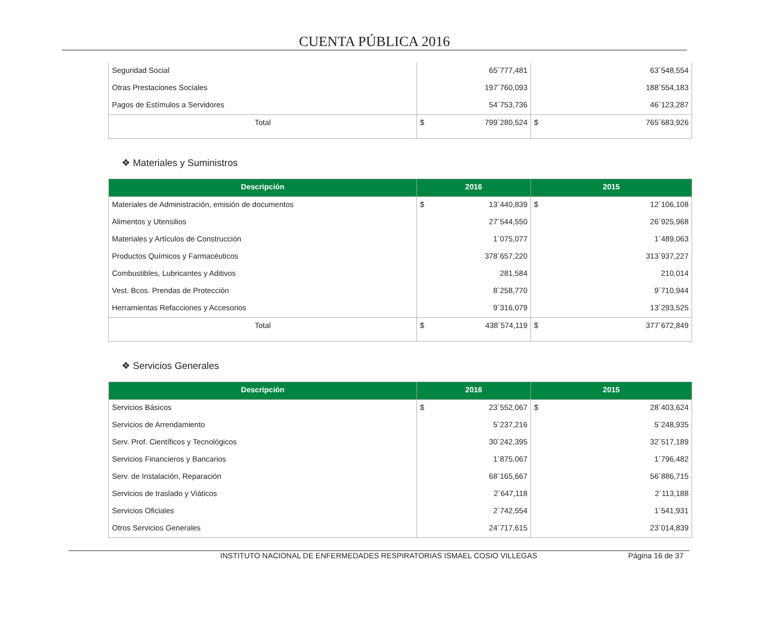CUENTA PÚBLICA 2016
| Seguridad Social | 65´777,481 | 63´548,554 |
| Otras Prestaciones Sociales | 197´760,093 | 188´554,183 |
| Pagos de Estímulos a Servidores | 54´753,736 | 46´123,287 |
| Total | $ 799´280,524 | $ 765´683,926 |
❖ Materiales y Suministros
| Descripción | 2016 | 2015 |
| --- | --- | --- |
| Materiales de Administración, emisión de documentos | $ 13´440,839 | $ 12´106,108 |
| Alimentos y Utensilios | 27´544,550 | 26´925,968 |
| Materiales y Artículos de Construcción | 1´075,077 | 1´489,063 |
| Productos Químicos y Farmacéuticos | 378´657,220 | 313´937,227 |
| Combustibles, Lubricantes y Aditivos | 281,584 | 210,014 |
| Vest. Bcos. Prendas de Protección | 8´258,770 | 9´710,944 |
| Herramientas Refacciones y Accesorios | 9´316,079 | 13´293,525 |
| Total | $ 438´574,119 | $ 377´672,849 |
❖ Servicios Generales
| Descripción | 2016 | 2015 |
| --- | --- | --- |
| Servicios Básicos | $ 23´552,067 | $ 28´403,624 |
| Servicios de Arrendamiento | 5´237,216 | 5´248,935 |
| Serv. Prof. Científicos y Tecnológicos | 30´242,395 | 32´517,189 |
| Servicios Financieros y Bancarios | 1´875,067 | 1´796,482 |
| Serv. de Instalación, Reparación | 68´165,667 | 56´886,715 |
| Servicios de traslado y Viáticos | 2´647,118 | 2´113,188 |
| Servicios Oficiales | 2´742,554 | 1´541,931 |
| Otros Servicios Generales | 24´717,615 | 23´014,839 |
INSTITUTO NACIONAL DE ENFERMEDADES RESPIRATORIAS ISMAEL COSIO VILLEGAS Página 16 de 37